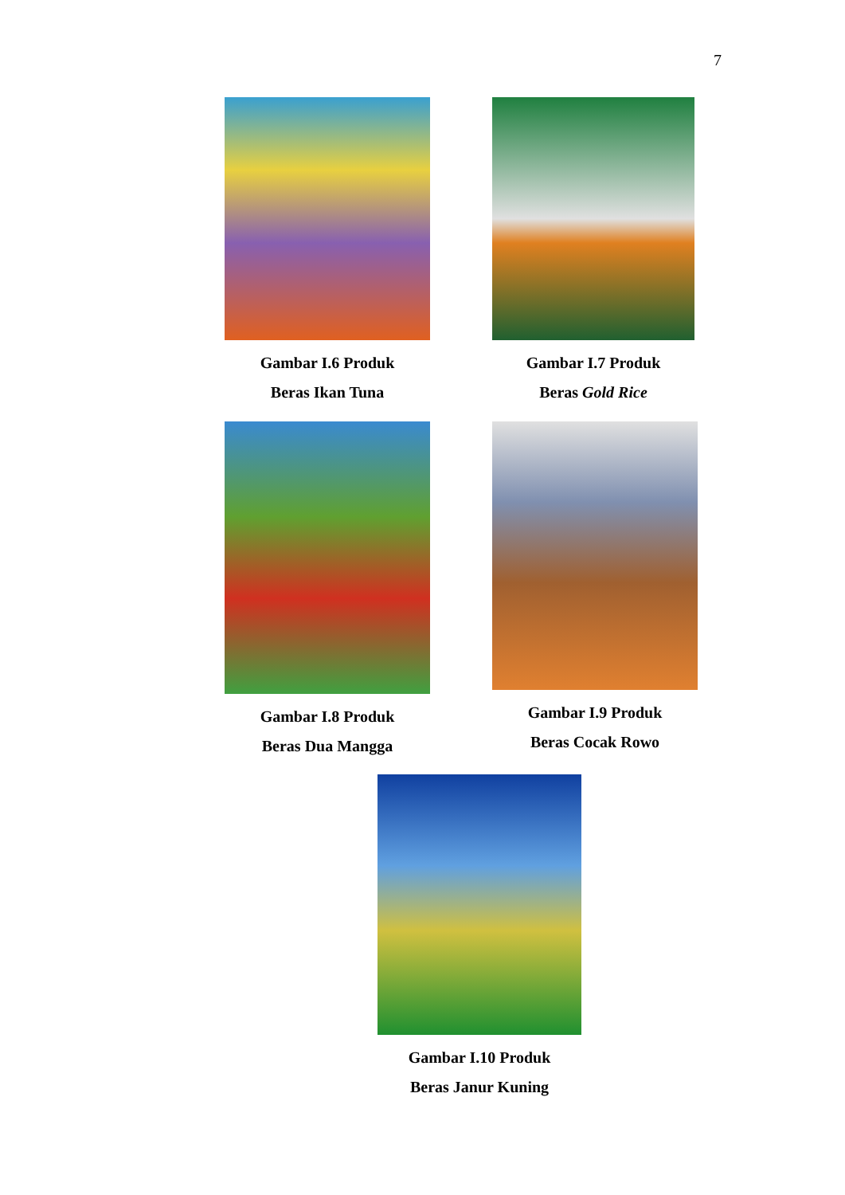7
Gambar I.6 Produk
Beras Ikan Tuna
Gambar I.7 Produk
Beras Gold Rice
Gambar I.8 Produk
Beras Dua Mangga
Gambar I.9 Produk
Beras Cocak Rowo
Gambar I.10 Produk
Beras Janur Kuning